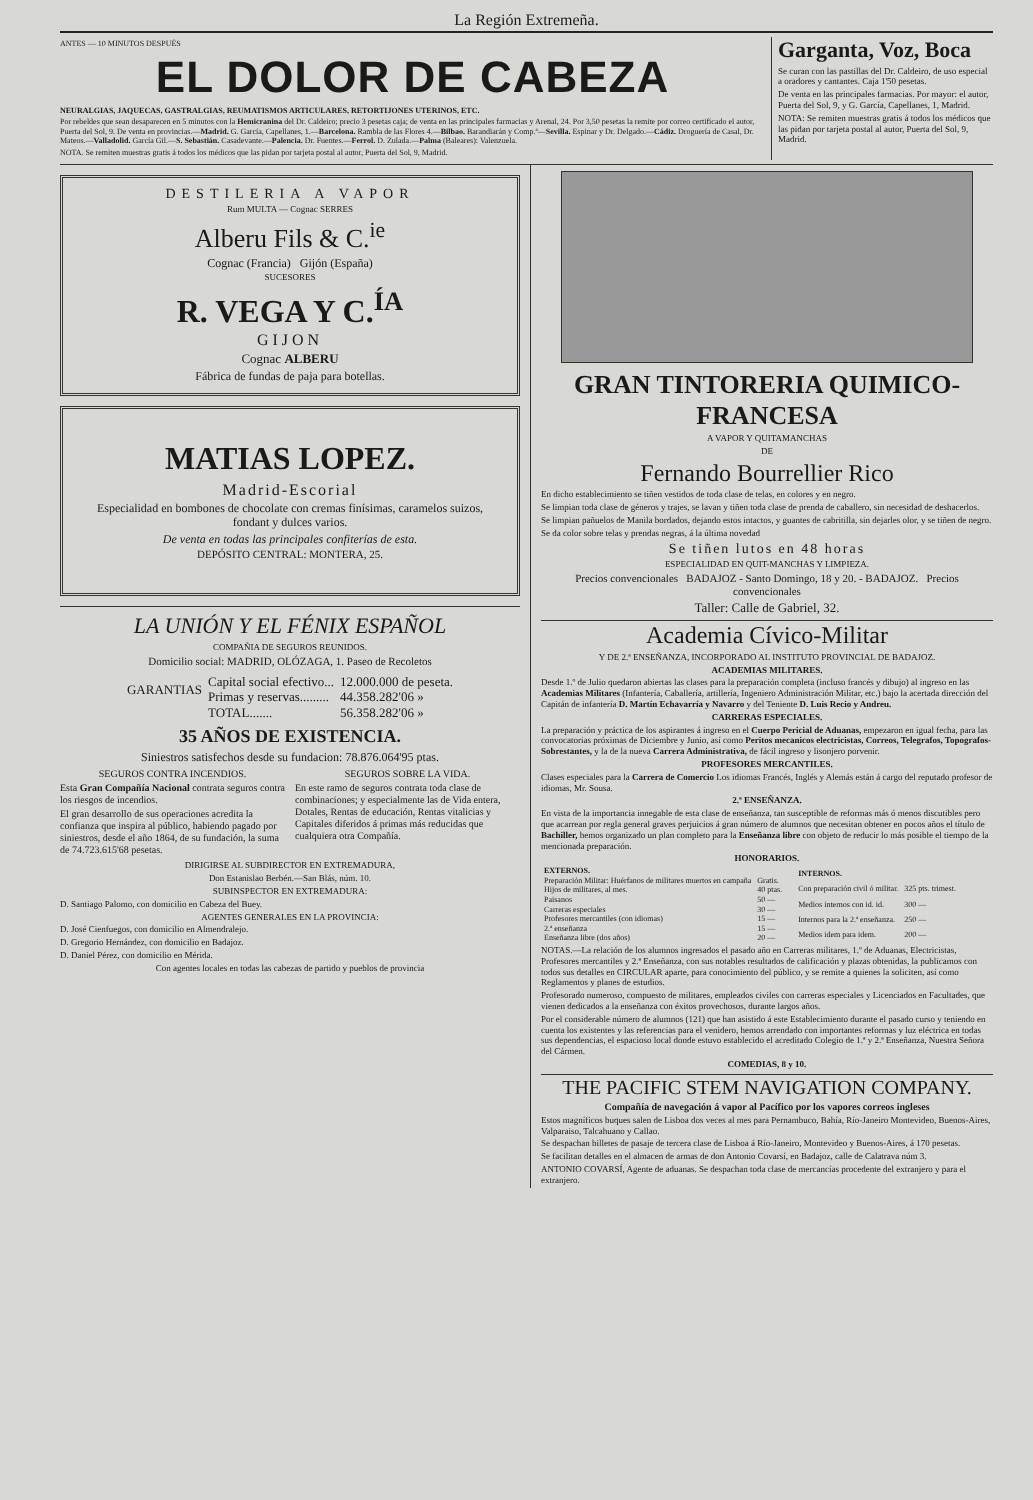La Región Extremeña.
ANTES — 10 MINUTOS DESPUÉS
EL DOLOR DE CABEZA
NEURALGIAS, JAQUECAS, GASTRALGIAS, REUMATISMOS ARTICULARES, RETORTIJONES UTERINOS, ETC.
Por rebeldes que sean desaparecen en 5 minutos con la Hemicranina del Dr. Caldeiro; precio 3 pesetas caja; de venta en las principales farmacias y Arenal, 24. Por 3,50 pesetas la remite por correo certificado el autor, Puerta del Sol, 9. De venta en provincias.—Madrid. G. García, Capellanes, 1.—Barcelona. Rambla de las Flores 4.—Bilbao. Barandiarán y Comp.ª—Sevilla. Espinar y Dr. Delgado.—Cádiz. Droguería de Casal, Dr. Mateos.—Valladolid. García Gil.—S. Sebastián. Casadevante.—Palencia. Dr. Fuentes.—Ferrol. D. Zulada.—Palma (Baleares): Valenzuela.
NOTA. Se remiten muestras gratis á todos los médicos que las pidan por tarjeta postal al autor, Puerta del Sol, 9, Madrid.
Garganta, Voz, Boca
Se curan con las pastillas del Dr. Caldeiro, de uso especial a oradores y cantantes. Caja 1'50 pesetas.
De venta en las principales farmacias. Por mayor: el autor, Puerta del Sol, 9, y G. García, Capellanes, 1, Madrid.
NOTA: Se remiten muestras gratis á todos los médicos que las pidan por tarjeta postal al autor, Puerta del Sol, 9, Madrid.
DESTILERIA A VAPOR
Rum MULTA — Cognac SERRES
Alberu Fils & C.<sup>ie</sup>
Cognac (Francia) Gijón (España)
SUCESORES
R. VEGA Y C.<sup>ÍA</sup>
GIJON
Cognac ALBERU
Fábrica de fundas de paja para botellas.
MATIAS LOPEZ.
Madrid-Escorial
Especialidad en bombones de chocolate con cremas finísimas, caramelos suizos, fondant y dulces varios.
De venta en todas las principales confiterías de esta.
DEPÓSITO CENTRAL: MONTERA, 25.
LA UNIÓN Y EL FÉNIX ESPAÑOL
COMPAÑIA DE SEGUROS REUNIDOS.
Domicilio social: MADRID, OLÓZAGA, 1. Paseo de Recoletos
| GARANTIAS | Capital social efectivo... | 12.000.000 de peseta. |
| | Primas y reservas......... | 44.358.282'06 » |
| | TOTAL....... | 56.358.282'06 » |
35 AÑOS DE EXISTENCIA.
Siniestros satisfechos desde su fundacion: 78.876.064'95 ptas.
SEGUROS CONTRA INCENDIOS.
Esta Gran Compañía Nacional contrata seguros contra los riesgos de incendios.
El gran desarrollo de sus operaciones acredita la confianza que inspira al público, habiendo pagado por siniestros, desde el año 1864, de su fundación, la suma de 74.723.615'68 pesetas.
SEGUROS SOBRE LA VIDA.
En este ramo de seguros contrata toda clase de combinaciones; y especialmente las de Vida entera, Dotales, Rentas de educación, Rentas vitalicias y Capitales diferidos á primas más reducidas que cualquiera otra Compañía.
DIRIGIRSE AL SUBDIRECTOR EN EXTREMADURA,
Don Estanislao Berbén.—San Blás, núm. 10.
SUBINSPECTOR EN EXTREMADURA:
D. Santiago Palomo, con domicilio en Cabeza del Buey.
AGENTES GENERALES EN LA PROVINCIA:
D. José Cienfuegos, con domicilio en Almendralejo.
D. Gregorio Hernández, con domicilio en Badajoz.
D. Daniel Pérez, con domicilio en Mérida.
Con agentes locales en todas las cabezas de partido y pueblos de provincia
GRAN TINTORERIA QUIMICO-FRANCESA
A VAPOR Y QUITAMANCHAS
DE
Fernando Bourrellier Rico
En dicho establecimiento se tiñen vestidos de toda clase de telas, en colores y en negro.
Se limpian toda clase de géneros y trajes, se lavan y tiñen toda clase de prenda de caballero, sin necesidad de deshacerlos.
Se limpian pañuelos de Manila bordados, dejando estos intactos, y guantes de cabritilla, sin dejarles olor, y se tiñen de negro.
Se da color sobre telas y prendas negras, á la última novedad
Se tiñen lutos en 48 horas
ESPECIALIDAD EN QUIT-MANCHAS Y LIMPIEZA.
Precios convencionales BADAJOZ - Santo Domingo, 18 y 20. - BADAJOZ. Precios convencionales
Taller: Calle de Gabriel, 32.
Academia Cívico-Militar
Y DE 2.ª ENSEÑANZA, INCORPORADO AL INSTITUTO PROVINCIAL DE BADAJOZ.
ACADEMIAS MILITARES.
Desde 1.º de Julio quedaron abiertas las clases para la preparación completa (incluso francés y dibujo) al ingreso en las Academias Militares (Infantería, Caballería, artillería, Ingeniero Administración Militar, etc.) bajo la acertada dirección del Capitán de infantería D. Martín Echavarría y Navarro y del Teniente D. Luis Recio y Andreu.
CARRERAS ESPECIALES.
La preparación y práctica de los aspirantes á ingreso en el Cuerpo Pericial de Aduanas, empezaron en igual fecha, para las convocatorias próximas de Diciembre y Junio, así como Peritos mecanicos electricistas, Correos, Telegrafos, Topografos-Sobrestantes, y la de la nueva Carrera Administrativa, de fácil ingreso y lisonjero porvenir.
PROFESORES MERCANTILES.
Clases especiales para la Carrera de Comercio Los idiomas Francés, Inglés y Alemás están á cargo del reputado profesor de idiomas, Mr. Sousa.
2.ª ENSEÑANZA.
En vista de la importancia innegable de esta clase de enseñanza, tan susceptible de reformas más ó menos discutibles pero que acarrean por regla general graves perjuicios á gran número de alumnos que necesitan obtener en pocos años el título de Bachiller, hemos organizado un plan completo para la Enseñanza libre con objeto de reducir lo más posible el tiempo de la mencionada preparación.
HONORARIOS.
| EXTERNOS. | |
| --- | --- |
| Preparación Militar: Huérfanos de militares muertos en campaña | Gratis. |
| Hijos de militares, al mes. | 40 ptas. |
| Paisanos | 50 — |
| Carreras especiales | 30 — |
| Profesores mercantiles (con idiomas) | 15 — |
| 2.ª enseñanza | 15 — |
| Enseñanza libre (dos años) | 20 — |
| INTERNOS. | |
| --- | --- |
| Con preparación civil ó militar. | 325 pts. trimest. |
| Medios internos con id. id. | 300 — |
| Internos para la 2.ª enseñanza. | 250 — |
| Medios idem para idem. | 200 — |
NOTAS.—La relación de los alumnos ingresados el pasado año en Carreras militares, 1.º de Aduanas, Electricistas, Profesores mercantiles y 2.ª Enseñanza, con sus notables resultados de calificación y plazas obtenidas, la publicamos con todos sus detalles en CIRCULAR aparte, para conocimiento del público, y se remite a quienes la soliciten, así como Reglamentos y planes de estudios.
Profesorado numeroso, compuesto de militares, empleados civiles con carreras especiales y Licenciados en Facultades, que vienen dedicados a la enseñanza con éxitos provechosos, durante largos años.
Por el considerable número de alumnos (121) que han asistido á este Establecimiento durante el pasado curso y teniendo en cuenta los existentes y las referencias para el venidero, hemos arrendado con importantes reformas y luz eléctrica en todas sus dependencias, el espacioso local donde estuvo establecido el acreditado Colegio de 1.ª y 2.ª Enseñanza, Nuestra Señora del Cármen.
COMEDIAS, 8 y 10.
THE PACIFIC STEM NAVIGATION COMPANY.
Compañía de navegación á vapor al Pacífico por los vapores correos ingleses
Estos magníficos buques salen de Lisboa dos veces al mes para Pernambuco, Bahía, Río-Janeiro Montevideo, Buenos-Aires, Valparaiso, Talcahuano y Callao.
Se despachan billetes de pasaje de tercera clase de Lisboa á Río-Janeiro, Montevideo y Buenos-Aires, á 170 pesetas.
Se facilitan detalles en el almacen de armas de don Antonio Covarsí, en Badajoz, calle de Calatrava núm 3.
ANTONIO COVARSÍ, Agente de aduanas. Se despachan toda clase de mercancías procedente del extranjero y para el extranjero.